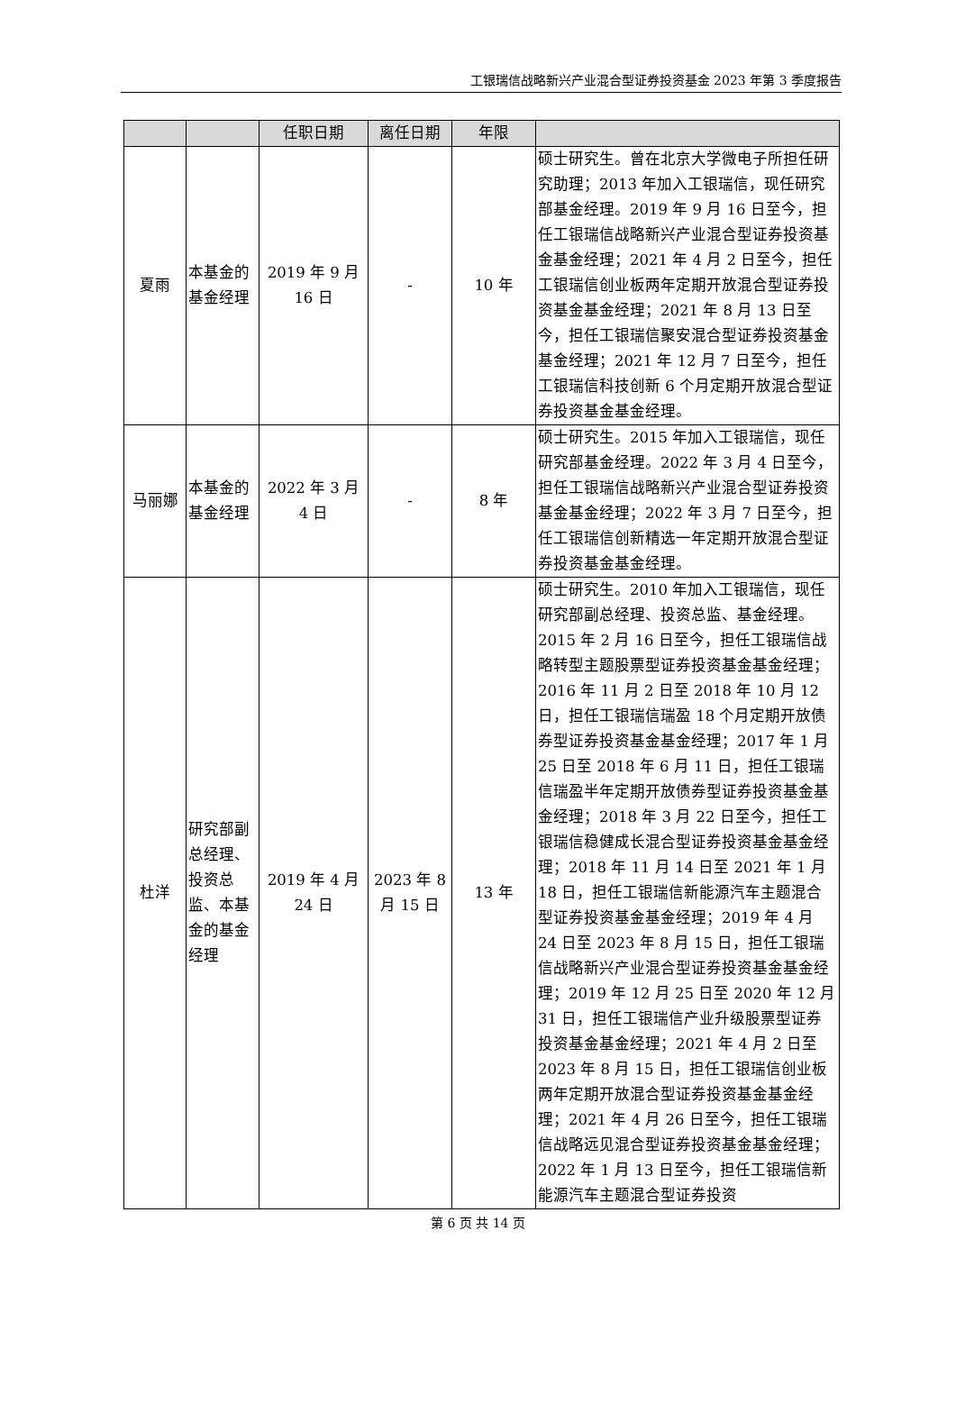工银瑞信战略新兴产业混合型证券投资基金 2023 年第 3 季度报告
| | | 任职日期 | 离任日期 | 年限 | |
| --- | --- | --- | --- | --- | --- |
| 夏雨 | 本基金的基金经理 | 2019 年 9 月 16 日 | - | 10 年 | 硕士研究生。曾在北京大学微电子所担任研究助理；2013 年加入工银瑞信，现任研究部基金经理。2019 年 9 月 16 日至今，担任工银瑞信战略新兴产业混合型证券投资基金基金经理；2021 年 4 月 2 日至今，担任工银瑞信创业板两年定期开放混合型证券投资基金基金经理；2021 年 8 月 13 日至今，担任工银瑞信聚安混合型证券投资基金基金经理；2021 年 12 月 7 日至今，担任工银瑞信科技创新 6 个月定期开放混合型证券投资基金基金经理。 |
| 马丽娜 | 本基金的基金经理 | 2022 年 3 月 4 日 | - | 8 年 | 硕士研究生。2015 年加入工银瑞信，现任研究部基金经理。2022 年 3 月 4 日至今，担任工银瑞信战略新兴产业混合型证券投资基金基金经理；2022 年 3 月 7 日至今，担任工银瑞信创新精选一年定期开放混合型证券投资基金基金经理。 |
| 杜洋 | 研究部副总经理、投资总监、本基金的基金经理 | 2019 年 4 月 24 日 | 2023 年 8 月 15 日 | 13 年 | 硕士研究生。2010 年加入工银瑞信，现任研究部副总经理、投资总监、基金经理。2015 年 2 月 16 日至今，担任工银瑞信战略转型主题股票型证券投资基金基金经理；2016 年 11 月 2 日至 2018 年 10 月 12 日，担任工银瑞信瑞盈 18 个月定期开放债券型证券投资基金基金经理；2017 年 1 月 25 日至 2018 年 6 月 11 日，担任工银瑞信瑞盈半年定期开放债券型证券投资基金基金经理；2018 年 3 月 22 日至今，担任工银瑞信稳健成长混合型证券投资基金基金经理；2018 年 11 月 14 日至 2021 年 1 月 18 日，担任工银瑞信新能源汽车主题混合型证券投资基金基金经理；2019 年 4 月 24 日至 2023 年 8 月 15 日，担任工银瑞信战略新兴产业混合型证券投资基金基金经理；2019 年 12 月 25 日至 2020 年 12 月 31 日，担任工银瑞信产业升级股票型证券投资基金基金经理；2021 年 4 月 2 日至 2023 年 8 月 15 日，担任工银瑞信创业板两年定期开放混合型证券投资基金基金经理；2021 年 4 月 26 日至今，担任工银瑞信战略远见混合型证券投资基金基金经理；2022 年 1 月 13 日至今，担任工银瑞信新能源汽车主题混合型证券投资 |
第 6 页 共 14 页